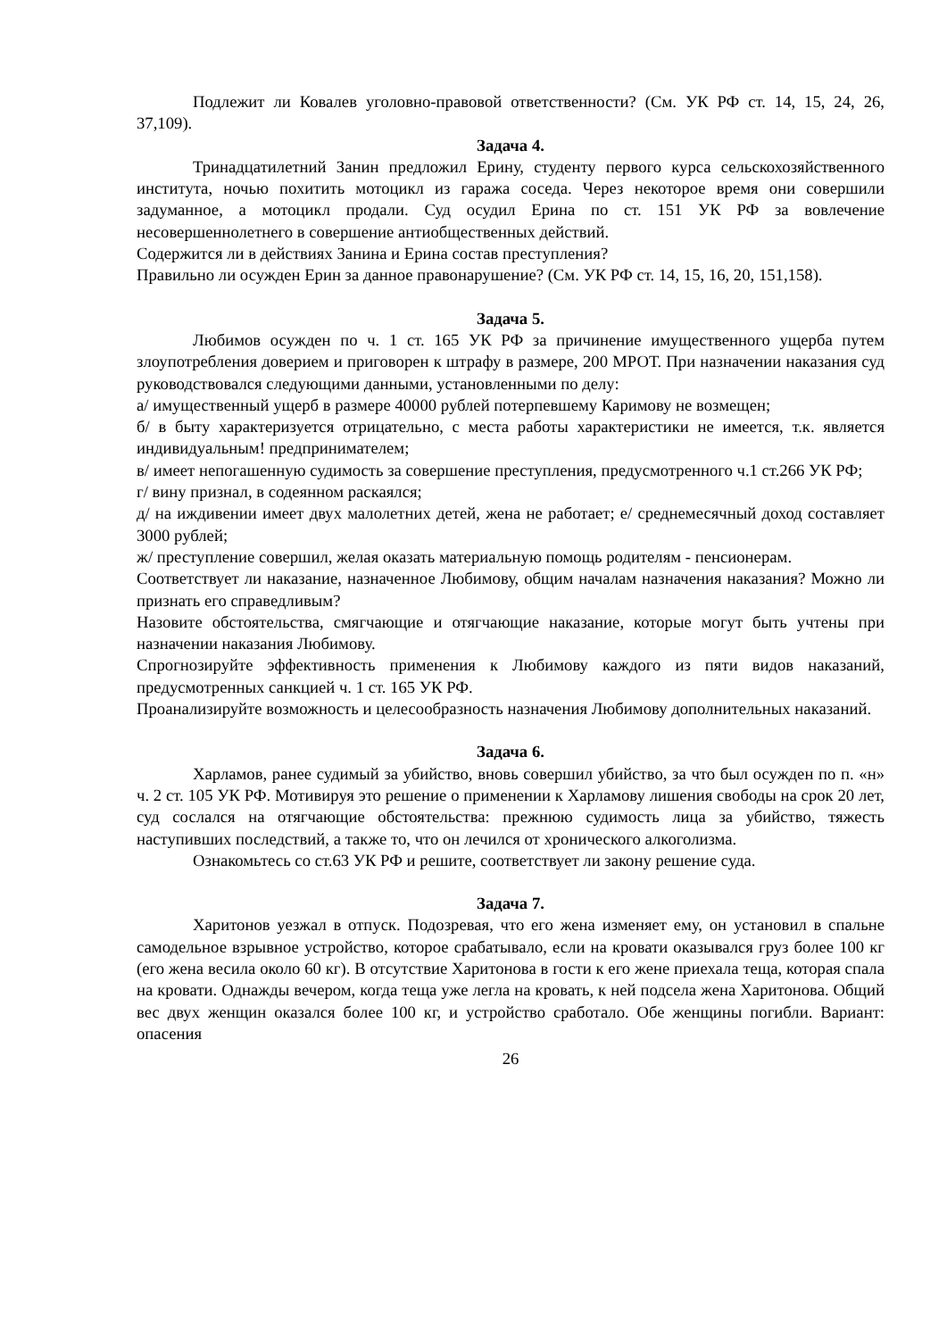Подлежит ли Ковалев уголовно-правовой ответственности? (См. УК РФ ст. 14, 15, 24, 26, 37,109).
Задача 4.
Тринадцатилетний Занин предложил Ерину, студенту первого курса сельскохозяйственного института, ночью похитить мотоцикл из гаража соседа. Через некоторое время они совершили задуманное, а мотоцикл продали. Суд осудил Ерина по ст. 151 УК РФ за вовлечение несовершеннолетнего в совершение антиобщественных действий.
Содержится ли в действиях Занина и Ерина состав преступления?
Правильно ли осужден Ерин за данное правонарушение? (См. УК РФ ст. 14, 15, 16, 20, 151,158).
Задача 5.
Любимов осужден по ч. 1 ст. 165 УК РФ за причинение имущественного ущерба путем злоупотребления доверием и приговорен к штрафу в размере, 200 МРОТ. При назначении наказания суд руководствовался следующими данными, установленными по делу:
а/ имущественный ущерб в размере 40000 рублей потерпевшему Каримову не возмещен;
б/ в быту характеризуется отрицательно, с места работы характеристики не имеется, т.к. является индивидуальным! предпринимателем;
в/ имеет непогашенную судимость за совершение преступления, предусмотренного ч.1 ст.266 УК РФ;
г/ вину признал, в содеянном раскаялся;
д/ на иждивении имеет двух малолетних детей, жена не работает; е/ среднемесячный доход составляет 3000 рублей;
ж/ преступление совершил, желая оказать материальную помощь родителям - пенсионерам.
Соответствует ли наказание, назначенное Любимову, общим началам назначения наказания? Можно ли признать его справедливым?
Назовите обстоятельства, смягчающие и отягчающие наказание, которые могут быть учтены при назначении наказания Любимову.
Спрогнозируйте эффективность применения к Любимову каждого из пяти видов наказаний, предусмотренных санкцией ч. 1 ст. 165 УК РФ.
Проанализируйте возможность и целесообразность назначения Любимову дополнительных наказаний.
Задача 6.
Харламов, ранее судимый за убийство, вновь совершил убийство, за что был осужден по п. «н» ч. 2 ст. 105 УК РФ. Мотивируя это решение о применении к Харламову лишения свободы на срок 20 лет, суд сослался на отягчающие обстоятельства: прежнюю судимость лица за убийство, тяжесть наступивших последствий, а также то, что он лечился от хронического алкоголизма.
Ознакомьтесь со ст.63 УК РФ и решите, соответствует ли закону решение суда.
Задача 7.
Харитонов уезжал в отпуск. Подозревая, что его жена изменяет ему, он установил в спальне самодельное взрывное устройство, которое срабатывало, если на кровати оказывался груз более 100 кг (его жена весила около 60 кг). В отсутствие Харитонова в гости к его жене приехала теща, которая спала на кровати. Однажды вечером, когда теща уже легла на кровать, к ней подсела жена Харитонова. Общий вес двух женщин оказался более 100 кг, и устройство сработало. Обе женщины погибли. Вариант: опасения
26